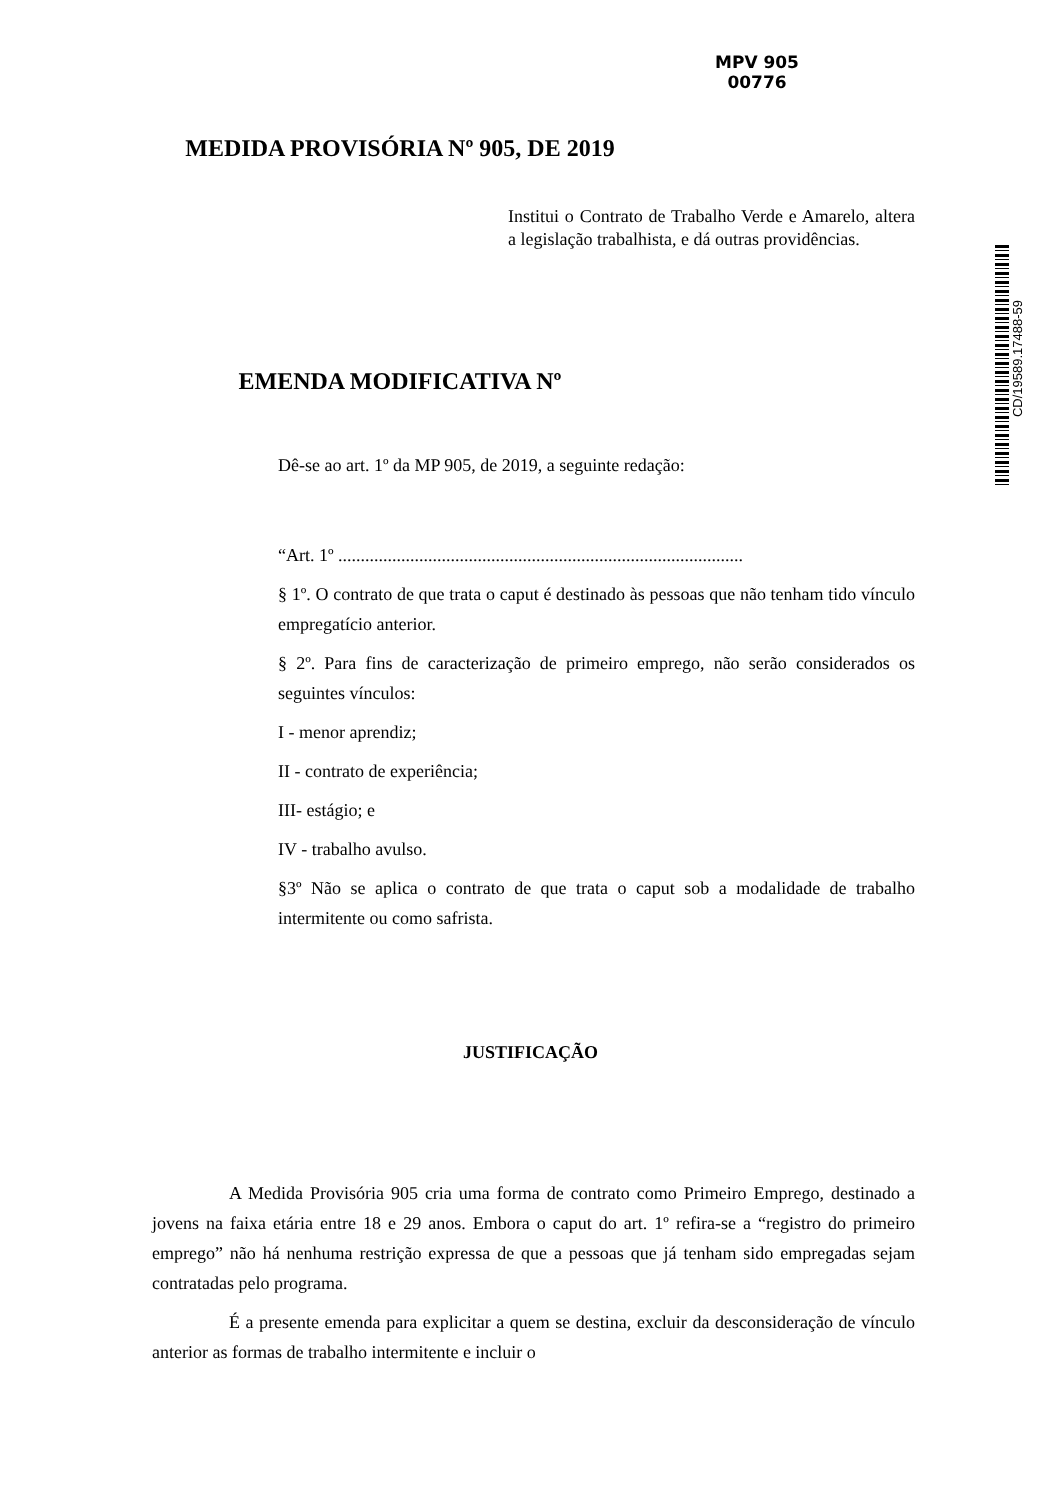MPV 905
00776
MEDIDA PROVISÓRIA Nº 905, DE 2019
Institui o Contrato de Trabalho Verde e Amarelo, altera a legislação trabalhista, e dá outras providências.
CD/19589.17488-59
EMENDA MODIFICATIVA Nº
Dê-se ao art. 1º da MP 905, de 2019, a seguinte redação:
“Art. 1º ..........................................................................................
§ 1º. O contrato de que trata o caput é destinado às pessoas que não tenham tido vínculo empregatício anterior.
§ 2º. Para fins de caracterização de primeiro emprego, não serão considerados os seguintes vínculos:
I - menor aprendiz;
II - contrato de experiência;
III- estágio; e
IV - trabalho avulso.
§3º Não se aplica o contrato de que trata o caput sob a modalidade de trabalho intermitente ou como safrista.
JUSTIFICAÇÃO
A Medida Provisória 905 cria uma forma de contrato como Primeiro Emprego, destinado a jovens na faixa etária entre 18 e 29 anos. Embora o caput do art. 1º refira-se a “registro do primeiro emprego” não há nenhuma restrição expressa de que a pessoas que já tenham sido empregadas sejam contratadas pelo programa.
É a presente emenda para explicitar a quem se destina, excluir da desconsideração de vínculo anterior as formas de trabalho intermitente e incluir o